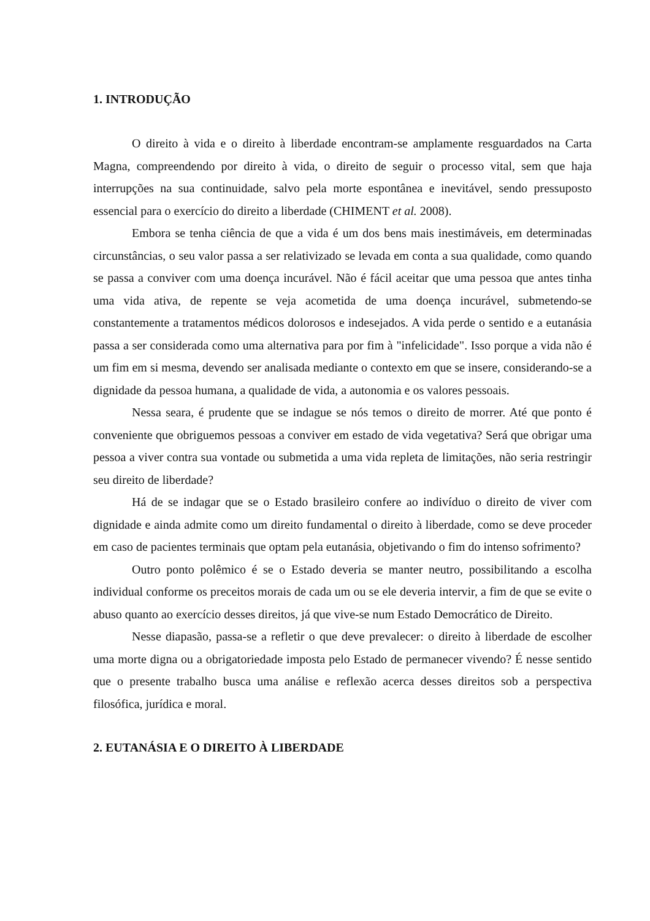1. INTRODUÇÃO
O direito à vida e o direito à liberdade encontram-se amplamente resguardados na Carta Magna, compreendendo por direito à vida, o direito de seguir o processo vital, sem que haja interrupções na sua continuidade, salvo pela morte espontânea e inevitável, sendo pressuposto essencial para o exercício do direito a liberdade (CHIMENT et al. 2008).
Embora se tenha ciência de que a vida é um dos bens mais inestimáveis, em determinadas circunstâncias, o seu valor passa a ser relativizado se levada em conta a sua qualidade, como quando se passa a conviver com uma doença incurável. Não é fácil aceitar que uma pessoa que antes tinha uma vida ativa, de repente se veja acometida de uma doença incurável, submetendo-se constantemente a tratamentos médicos dolorosos e indesejados. A vida perde o sentido e a eutanásia passa a ser considerada como uma alternativa para por fim à "infelicidade". Isso porque a vida não é um fim em si mesma, devendo ser analisada mediante o contexto em que se insere, considerando-se a dignidade da pessoa humana, a qualidade de vida, a autonomia e os valores pessoais.
Nessa seara, é prudente que se indague se nós temos o direito de morrer. Até que ponto é conveniente que obriguemos pessoas a conviver em estado de vida vegetativa? Será que obrigar uma pessoa a viver contra sua vontade ou submetida a uma vida repleta de limitações, não seria restringir seu direito de liberdade?
Há de se indagar que se o Estado brasileiro confere ao indivíduo o direito de viver com dignidade e ainda admite como um direito fundamental o direito à liberdade, como se deve proceder em caso de pacientes terminais que optam pela eutanásia, objetivando o fim do intenso sofrimento?
Outro ponto polêmico é se o Estado deveria se manter neutro, possibilitando a escolha individual conforme os preceitos morais de cada um ou se ele deveria intervir, a fim de que se evite o abuso quanto ao exercício desses direitos, já que vive-se num Estado Democrático de Direito.
Nesse diapasão, passa-se a refletir o que deve prevalecer: o direito à liberdade de escolher uma morte digna ou a obrigatoriedade imposta pelo Estado de permanecer vivendo? É nesse sentido que o presente trabalho busca uma análise e reflexão acerca desses direitos sob a perspectiva filosófica, jurídica e moral.
2. EUTANÁSIA E O DIREITO À LIBERDADE